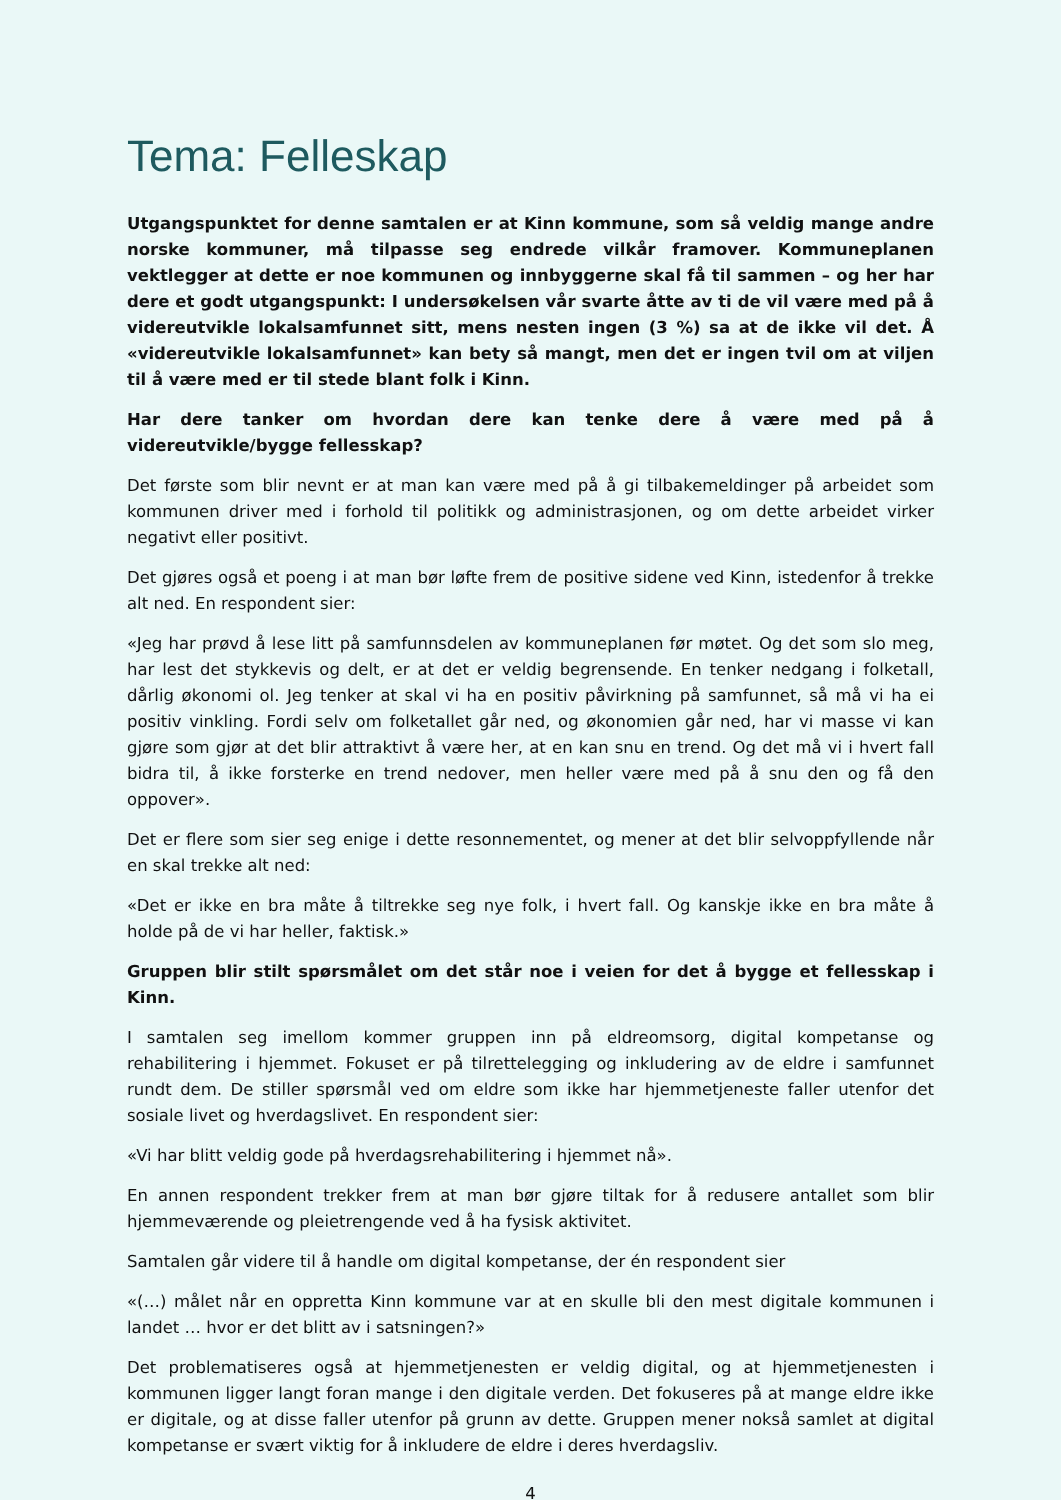Tema: Felleskap
Utgangspunktet for denne samtalen er at Kinn kommune, som så veldig mange andre norske kommuner, må tilpasse seg endrede vilkår framover. Kommuneplanen vektlegger at dette er noe kommunen og innbyggerne skal få til sammen – og her har dere et godt utgangspunkt: I undersøkelsen vår svarte åtte av ti de vil være med på å videreutvikle lokalsamfunnet sitt, mens nesten ingen (3 %) sa at de ikke vil det. Å «videreutvikle lokalsamfunnet» kan bety så mangt, men det er ingen tvil om at viljen til å være med er til stede blant folk i Kinn.
Har dere tanker om hvordan dere kan tenke dere å være med på å videreutvikle/bygge fellesskap?
Det første som blir nevnt er at man kan være med på å gi tilbakemeldinger på arbeidet som kommunen driver med i forhold til politikk og administrasjonen, og om dette arbeidet virker negativt eller positivt.
Det gjøres også et poeng i at man bør løfte frem de positive sidene ved Kinn, istedenfor å trekke alt ned. En respondent sier:
«Jeg har prøvd å lese litt på samfunnsdelen av kommuneplanen før møtet. Og det som slo meg, har lest det stykkevis og delt, er at det er veldig begrensende. En tenker nedgang i folketall, dårlig økonomi ol. Jeg tenker at skal vi ha en positiv påvirkning på samfunnet, så må vi ha ei positiv vinkling. Fordi selv om folketallet går ned, og økonomien går ned, har vi masse vi kan gjøre som gjør at det blir attraktivt å være her, at en kan snu en trend. Og det må vi i hvert fall bidra til, å ikke forsterke en trend nedover, men heller være med på å snu den og få den oppover».
Det er flere som sier seg enige i dette resonnementet, og mener at det blir selvoppfyllende når en skal trekke alt ned:
«Det er ikke en bra måte å tiltrekke seg nye folk, i hvert fall. Og kanskje ikke en bra måte å holde på de vi har heller, faktisk.»
Gruppen blir stilt spørsmålet om det står noe i veien for det å bygge et fellesskap i Kinn.
I samtalen seg imellom kommer gruppen inn på eldreomsorg, digital kompetanse og rehabilitering i hjemmet. Fokuset er på tilrettelegging og inkludering av de eldre i samfunnet rundt dem. De stiller spørsmål ved om eldre som ikke har hjemmetjeneste faller utenfor det sosiale livet og hverdagslivet. En respondent sier:
«Vi har blitt veldig gode på hverdagsrehabilitering i hjemmet nå».
En annen respondent trekker frem at man bør gjøre tiltak for å redusere antallet som blir hjemmeværende og pleietrengende ved å ha fysisk aktivitet.
Samtalen går videre til å handle om digital kompetanse, der én respondent sier
«(…) målet når en oppretta Kinn kommune var at en skulle bli den mest digitale kommunen i landet … hvor er det blitt av i satsningen?»
Det problematiseres også at hjemmetjenesten er veldig digital, og at hjemmetjenesten i kommunen ligger langt foran mange i den digitale verden. Det fokuseres på at mange eldre ikke er digitale, og at disse faller utenfor på grunn av dette. Gruppen mener nokså samlet at digital kompetanse er svært viktig for å inkludere de eldre i deres hverdagsliv.
4